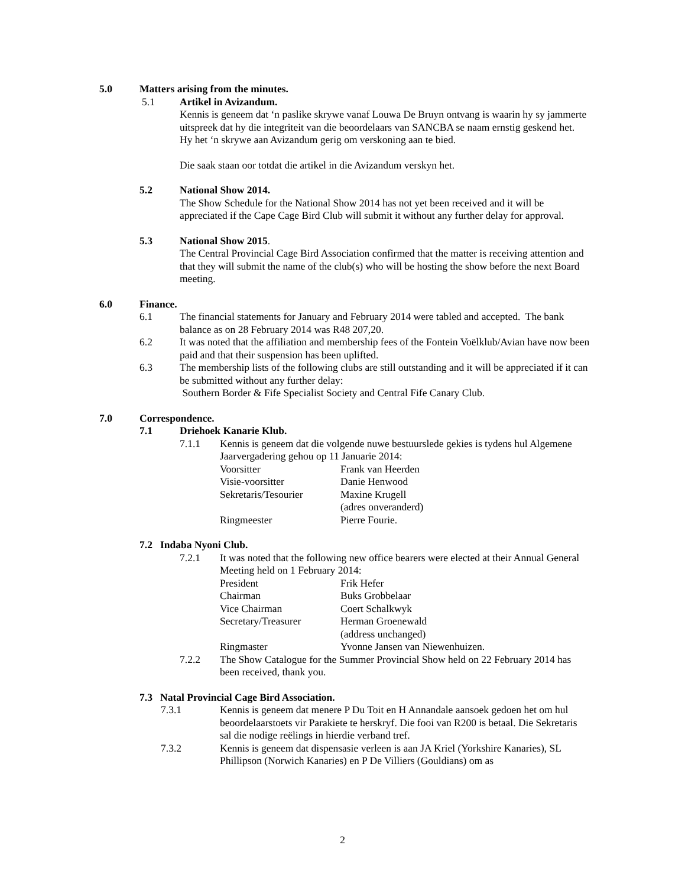5.0 Matters arising from the minutes.
5.1 Artikel in Avizandum.
Kennis is geneem dat ‘n paslike skrywe vanaf Louwa De Bruyn ontvang is waarin hy sy jammerte uitspreek dat hy die integriteit van die beoordelaars van SANCBA se naam ernstig geskend het. Hy het ‘n skrywe aan Avizandum gerig om verskoning aan te bied.
Die saak staan oor totdat die artikel in die Avizandum verskyn het.
5.2 National Show 2014.
The Show Schedule for the National Show 2014 has not yet been received and it will be appreciated if the Cape Cage Bird Club will submit it without any further delay for approval.
5.3 National Show 2015.
The Central Provincial Cage Bird Association confirmed that the matter is receiving attention and that they will submit the name of the club(s) who will be hosting the show before the next Board meeting.
6.0 Finance.
6.1 The financial statements for January and February 2014 were tabled and accepted. The bank balance as on 28 February 2014 was R48 207,20.
6.2 It was noted that the affiliation and membership fees of the Fontein Voëlklub/Avian have now been paid and that their suspension has been uplifted.
6.3 The membership lists of the following clubs are still outstanding and it will be appreciated if it can be submitted without any further delay:
Southern Border & Fife Specialist Society and Central Fife Canary Club.
7.0 Correspondence.
7.1 Driehoek Kanarie Klub.
7.1.1 Kennis is geneem dat die volgende nuwe bestuurslede gekies is tydens hul Algemene Jaarvergadering gehou op 11 Januarie 2014:
| Voorsitter | Frank van Heerden |
| Visie-voorsitter | Danie Henwood |
| Sekretaris/Tesourier | Maxine Krugell (adres onveranderd) |
| Ringmeester | Pierre Fourie. |
7.2 Indaba Nyoni Club.
7.2.1 It was noted that the following new office bearers were elected at their Annual General Meeting held on 1 February 2014:
| President | Frik Hefer |
| Chairman | Buks Grobbelaar |
| Vice Chairman | Coert Schalkwyk |
| Secretary/Treasurer | Herman Groenewald (address unchanged) |
| Ringmaster | Yvonne Jansen van Niewenhuizen. |
7.2.2 The Show Catalogue for the Summer Provincial Show held on 22 February 2014 has been received, thank you.
7.3 Natal Provincial Cage Bird Association.
7.3.1 Kennis is geneem dat menere P Du Toit en H Annandale aansoek gedoen het om hul beoordelaarstoets vir Parakiete te herskryf. Die fooi van R200 is betaal. Die Sekretaris sal die nodige reëlings in hierdie verband tref.
7.3.2 Kennis is geneem dat dispensasie verleen is aan JA Kriel (Yorkshire Kanaries), SL Phillipson (Norwich Kanaries) en P De Villiers (Gouldians) om as
2